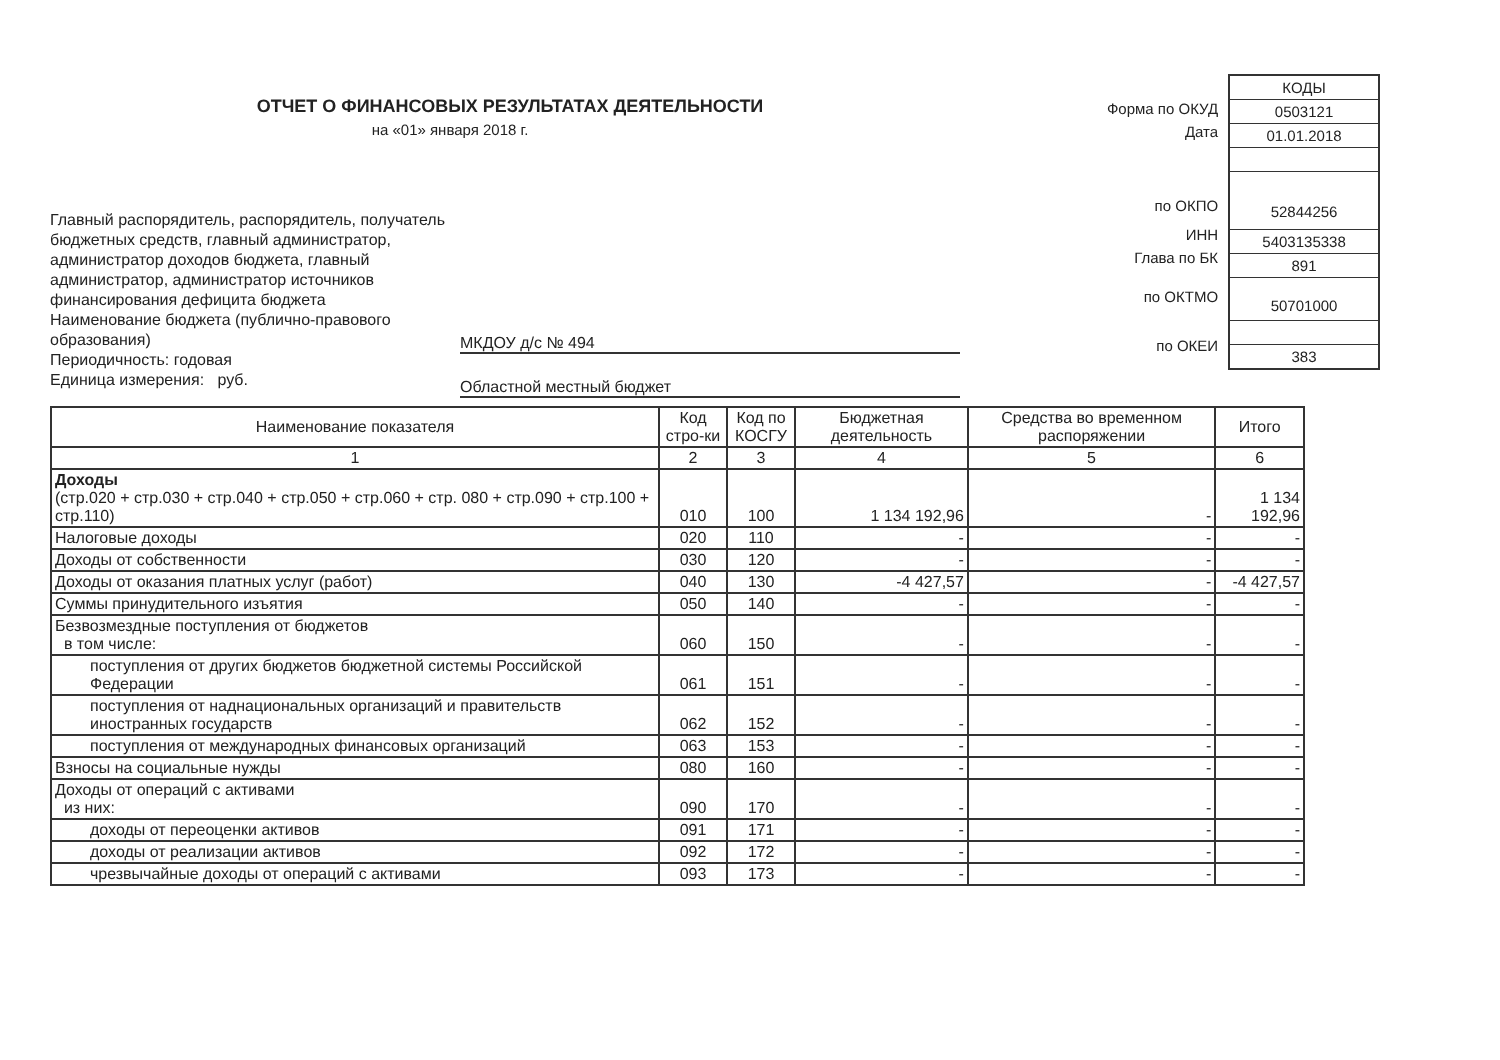ОТЧЕТ О ФИНАНСОВЫХ РЕЗУЛЬТАТАХ ДЕЯТЕЛЬНОСТИ
на «01» января 2018 г.
Форма по ОКУД
Дата
по ОКПО
ИНН
Глава по БК
по ОКТМО
по ОКЕИ
КОДЫ
0503121
01.01.2018
52844256
5403135338
891
50701000
383
Главный распорядитель, распорядитель, получатель бюджетных средств, главный администратор, администратор доходов бюджета, главный администратор, администратор источников финансирования дефицита бюджета
Наименование бюджета (публично-правового образования)
Периодичность: годовая
Единица измерения: руб.
МКДОУ д/с № 494
Областной местный бюджет
| Наименование показателя | Код стро-ки | Код по КОСГУ | Бюджетная деятельность | Средства во временном распоряжении | Итого |
| --- | --- | --- | --- | --- | --- |
| 1 | 2 | 3 | 4 | 5 | 6 |
| Доходы (стр.020 + стр.030 + стр.040 + стр.050 + стр.060 + стр. 080 + стр.090 + стр.100 + стр.110) | 010 | 100 | 1 134 192,96 | - | 1 134 192,96 |
| Налоговые доходы | 020 | 110 | - | - | - |
| Доходы от собственности | 030 | 120 | - | - | - |
| Доходы от оказания платных услуг (работ) | 040 | 130 | -4 427,57 | - | -4 427,57 |
| Суммы принудительного изъятия | 050 | 140 | - | - | - |
| Безвозмездные поступления от бюджетов в том числе: | 060 | 150 | - | - | - |
| поступления от других бюджетов бюджетной системы Российской Федерации | 061 | 151 | - | - | - |
| поступления от наднациональных организаций и правительств иностранных государств | 062 | 152 | - | - | - |
| поступления от международных финансовых организаций | 063 | 153 | - | - | - |
| Взносы на социальные нужды | 080 | 160 | - | - | - |
| Доходы от операций с активами из них: | 090 | 170 | - | - | - |
| доходы от переоценки активов | 091 | 171 | - | - | - |
| доходы от реализации активов | 092 | 172 | - | - | - |
| чрезвычайные доходы от операций с активами | 093 | 173 | - | - | - |